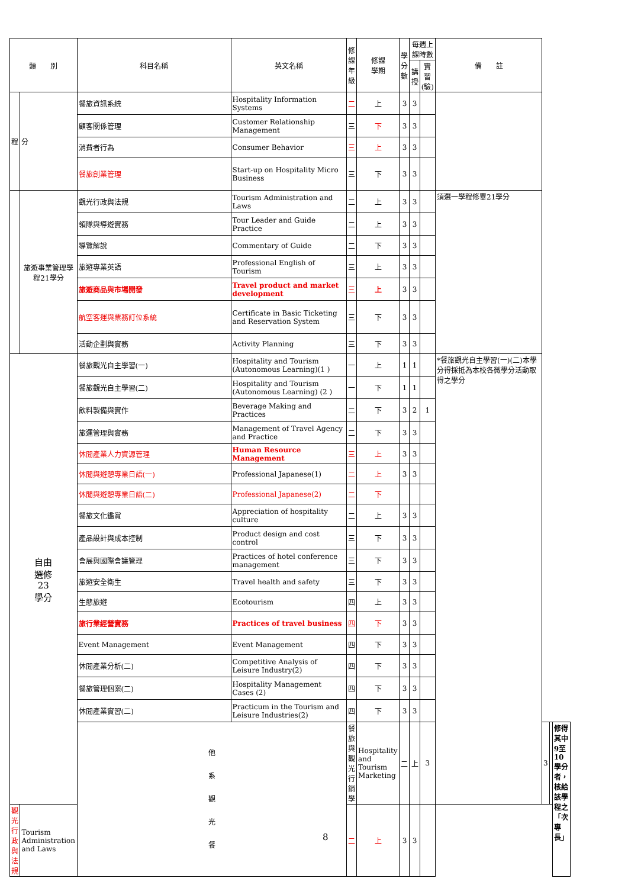| 類 別 | | 科目名稱 | 英文名稱 | 修課 年級 | 修課 學期 | 學分 數 | 每週上課時數 | | 備 註 | | | |
| --- | --- | --- | --- | --- | --- | --- | --- | --- | --- | --- | --- | --- |
| | | | | | | | 講授 | 實習 (驗) | | | | |
| 程 | 分 | 餐旅資訊系統 | Hospitality Information Systems | 二 | 上 | 3 | 3 | | | | | |
| | | 顧客關係管理 | Customer Relationship Management | 三 | 下 | 3 | 3 | | | | | |
| | | 消費者行為 | Consumer Behavior | 三 | 上 | 3 | 3 | | | | | |
| | | 餐旅創業管理 | Start-up on Hospitality Micro Business | 三 | 下 | 3 | 3 | | | | | |
| | 旅遊事業管理學程21學分 | 觀光行政與法規 | Tourism Administration and Laws | 二 | 上 | 3 | 3 | | 須選一學程修畢21學分 | | | |
| | | 領隊與導遊實務 | Tour Leader and Guide Practice | 二 | 上 | 3 | 3 | | | | | |
| | | 導覽解說 | Commentary of Guide | 二 | 下 | 3 | 3 | | | | | |
| | | 旅遊專業英語 | Professional English of Tourism | 三 | 上 | 3 | 3 | | | | | |
| | | 旅遊商品與市場開發 | Travel product and market development | 三 | 上 | 3 | 3 | | | | | |
| | | 航空客運與票務訂位系統 | Certificate in Basic Ticketing and Reservation System | 三 | 下 | 3 | 3 | | | | | |
| | | 活動企劃與實務 | Activity Planning | 三 | 下 | 3 | 3 | | | | | |
| 自由 選修 23 學分 | | 餐旅觀光自主學習(一) | Hospitality and Tourism (Autonomous Learning)(1 ) | 一 | 上 | 1 | 1 | | *餐旅觀光自主學習(一)(二)本學分得採抵為本校各微學分活動取得之學分 | | | |
| | | 餐旅觀光自主學習(二) | Hospitality and Tourism (Autonomous Learning) (2 ) | 一 | 下 | 1 | 1 | | | | | |
| | | 飲料製備與實作 | Beverage Making and Practices | 二 | 下 | 3 | 2 | 1 | | | | |
| | | 旅運管理與實務 | Management of Travel Agency and Practice | 二 | 下 | 3 | 3 | | | | | |
| | | 休閒產業人力資源管理 | Human Resource Management | 三 | 上 | 3 | 3 | | | | | |
| | | 休閒與遊憩專業日語(一) | Professional Japanese(1) | 二 | 上 | 3 | 3 | | | | | |
| | | 休閒與遊憩專業日語(二) | Professional Japanese(2) | 二 | 下 | | | | | | | |
| | | 餐旅文化鑑賞 | Appreciation of hospitality culture | 二 | 上 | 3 | 3 | | | | | |
| | | 產品設計與成本控制 | Product design and cost control | 三 | 下 | 3 | 3 | | | | | |
| | | 會展與國際會議管理 | Practices of hotel conference management | 三 | 下 | 3 | 3 | | | | | |
| | | 旅遊安全衛生 | Travel health and safety | 三 | 下 | 3 | 3 | | | | | |
| | | 生態旅遊 | Ecotourism | 四 | 上 | 3 | 3 | | | | | |
| | | 旅行業經營實務 | Practices of travel business | 四 | 下 | 3 | 3 | | | | | |
| | | Event Management | Event Management | 四 | 下 | 3 | 3 | | | | | |
| | | 休閒產業分析(二) | Competitive Analysis of Leisure Industry(2) | 四 | 下 | 3 | 3 | | | | | |
| | | 餐旅管理個案(二) | Hospitality Management Cases (2) | 四 | 下 | 3 | 3 | | | | | |
| | | 休閒產業實習(二) | Practicum in the Tourism and Leisure Industries(2) | 四 | 下 | 3 | 3 | | | | | |
| | | 他 系 觀 光 餐 | | 餐旅與觀光行銷學 | Hospitality and Tourism Marketing | 二 | 上 | 3 | | 3 | | 修得其中9至10學分者，核給該學程之「次專長」 |
| 觀光行政與法規 | Tourism Administration and Laws | | | 二 | 上 | 3 | 3 | | | | | |
8